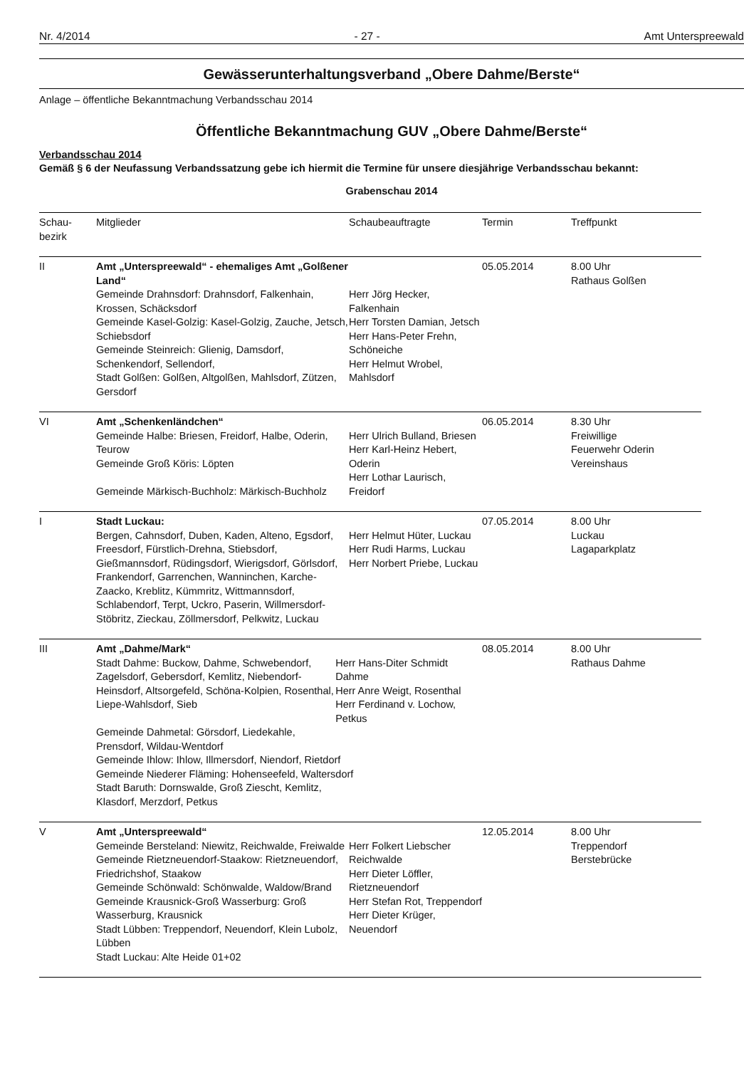Nr. 4/2014 - 27 - Amt Unterspreewald
Gewässerunterhaltungsverband „Obere Dahme/Berste“
Anlage – öffentliche Bekanntmachung Verbandsschau 2014
Öffentliche Bekanntmachung GUV „Obere Dahme/Berste“
Verbandsschau 2014
Gemäß § 6 der Neufassung Verbandssatzung gebe ich hiermit die Termine für unsere diesjährige Verbandsschau bekannt:
Grabenschau 2014
| Schau- bezirk | Mitglieder | Schaubeauftragte | Termin | Treffpunkt |
| --- | --- | --- | --- | --- |
| II | Amt „Unterspreewald“ - ehemaliges Amt „Golßener Land“ Gemeinde Drahnsdorf: Drahnsdorf, Falkenhain, Krossen, Schäcksdorf Gemeinde Kasel-Golzig: Kasel-Golzig, Zauche, Jetsch, Schiebsdorf Gemeinde Steinreich: Glienig, Damsdorf, Schenkendorf, Sellendorf, Stadt Golßen: Golßen, Altgolßen, Mahlsdorf, Zützen, Gersdorf | Herr Jörg Hecker, Falkenhain Herr Torsten Damian, Jetsch Herr Hans-Peter Frehn, Schöneiche Herr Helmut Wrobel, Mahlsdorf | 05.05.2014 | 8.00 Uhr Rathaus Golßen |
| VI | Amt „Schenkenländchen“ Gemeinde Halbe: Briesen, Freidorf, Halbe, Oderin, Teurow Gemeinde Groß Köris: Löpten Gemeinde Märkisch-Buchholz: Märkisch-Buchholz | Herr Ulrich Bulland, Briesen Herr Karl-Heinz Hebert, Oderin Herr Lothar Laurisch, Freidorf | 06.05.2014 | 8.30 Uhr Freiwillige Feuerwehr Oderin Vereinshaus |
| I | Stadt Luckau: Bergen, Cahnsdorf, Duben, Kaden, Alteno, Egsdorf, Freesdorf, Fürstlich-Drehna, Stiebsdorf, Gießmannsdorf, Rüdingsdorf, Wierigsdorf, Görlsdorf, Frankendorf, Garrenchen, Wanninchen, Karche-Zaacko, Kreblitz, Kümmritz, Wittmannsdorf, Schlabendorf, Terpt, Uckro, Paserin, Willmersdorf-Stöbritz, Zieckau, Zöllmersdorf, Pelkwitz, Luckau | Herr Helmut Hüter, Luckau Herr Rudi Harms, Luckau Herr Norbert Priebe, Luckau | 07.05.2014 | 8.00 Uhr Luckau Lagaparkplatz |
| III | Amt „Dahme/Mark“ Stadt Dahme: Buckow, Dahme, Schwebendorf, Zagelsdorf, Gebersdorf, Kemlitz, Niebendorf-Heinsdorf, Altsorgefeld, Schöna-Kolpien, Rosenthal, Liepe-Wahlsdorf, Sieb Herr Hans-Diter Schmidt Dahme Herr Anre Weigt, Rosenthal Herr Ferdinand v. Lochow, Petkus Gemeinde Dahmetal: Görsdorf, Liedekahle, Prensdorf, Wildau-Wentdorf Gemeinde Ihlow: Ihlow, Illmersdorf, Niendorf, Rietdorf Gemeinde Niederer Fläming: Hohenseefeld, Waltersdorf Stadt Baruth: Dornswalde, Groß Ziescht, Kemlitz, Klasdorf, Merzdorf, Petkus | | 08.05.2014 | 8.00 Uhr Rathaus Dahme |
| V | Amt „Unterspreewald“ Gemeinde Bersteland: Niewitz, Reichwalde, Freiwalde Gemeinde Rietzneuendorf-Staakow: Rietzneuendorf, Friedrichshof, Staakow Gemeinde Schönwald: Schönwalde, Waldow/Brand Gemeinde Krausnick-Groß Wasserburg: Groß Wasserburg, Krausnick Stadt Lübben: Treppendorf, Neuendorf, Klein Lubolz, Lübben Stadt Luckau: Alte Heide 01+02 | Herr Folkert Liebscher Reichwalde Herr Dieter Löffler, Rietzneuendorf Herr Stefan Rot, Treppendorf Herr Dieter Krüger, Neuendorf | 12.05.2014 | 8.00 Uhr Treppendorf Berstebrücke |